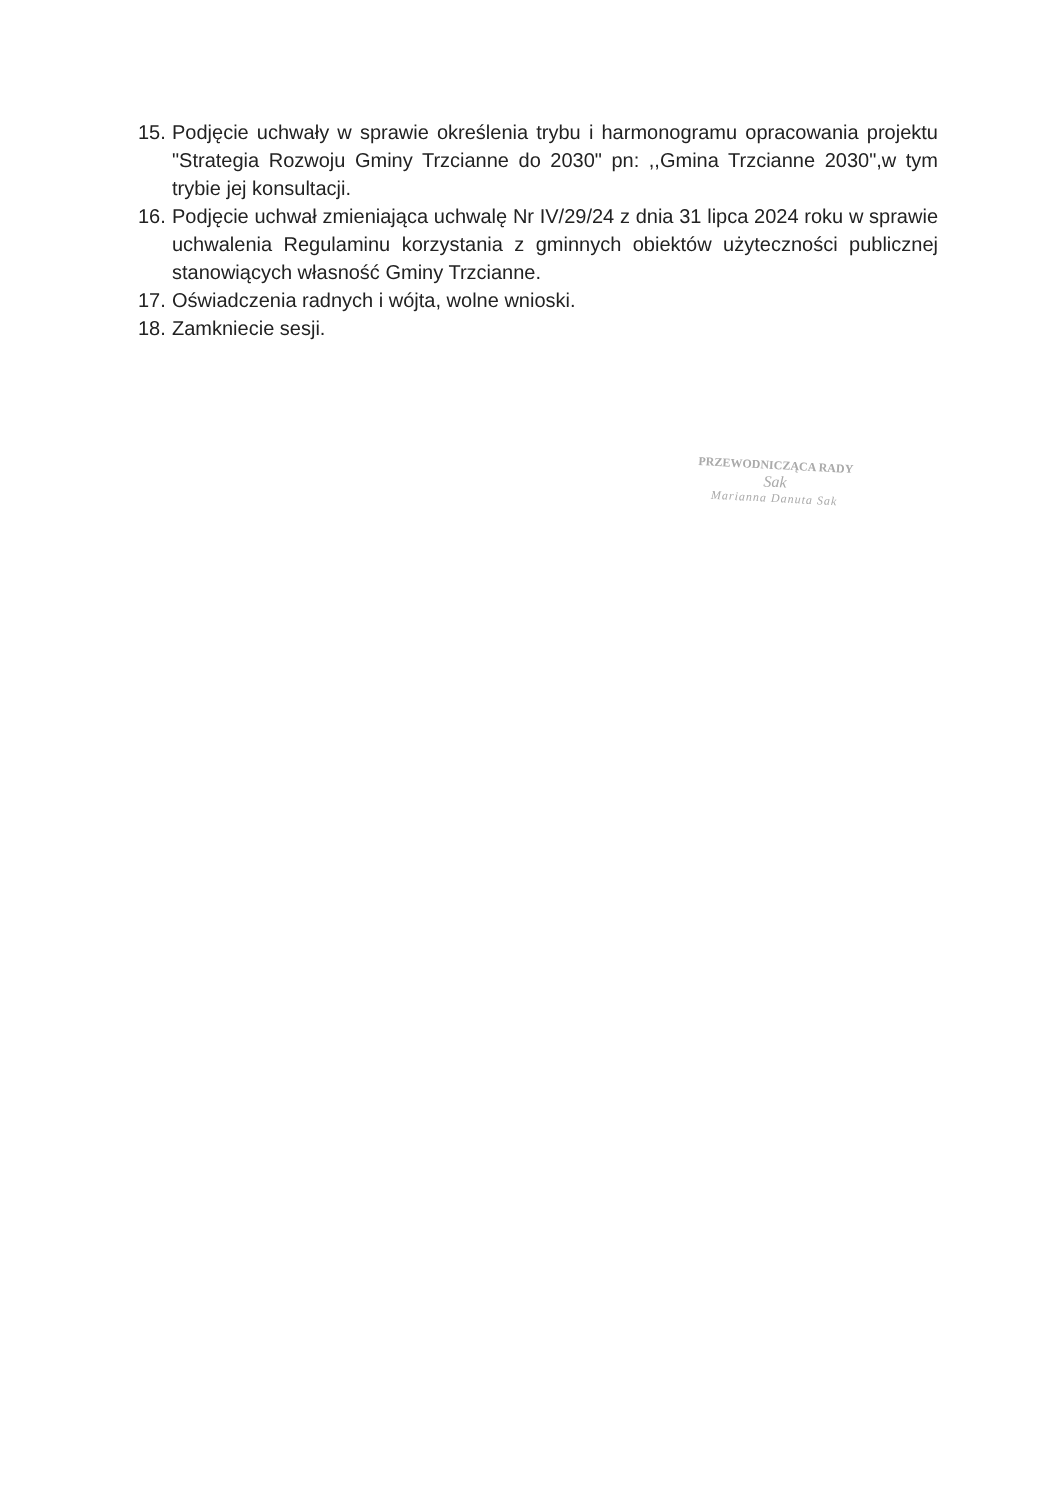15. Podjęcie uchwały w sprawie określenia trybu i harmonogramu opracowania projektu "Strategia Rozwoju Gminy Trzcianne do 2030" pn: ,,Gmina Trzcianne 2030",w tym trybie jej konsultacji.
16. Podjęcie uchwał zmieniająca uchwalę Nr IV/29/24 z dnia 31 lipca 2024 roku w sprawie uchwalenia Regulaminu korzystania z gminnych obiektów użyteczności publicznej stanowiących własność Gminy Trzcianne.
17. Oświadczenia radnych i wójta, wolne wnioski.
18. Zamkniecie sesji.
PRZEWODNICZĄCA RADY
Sak
Marianna Danuta Sak